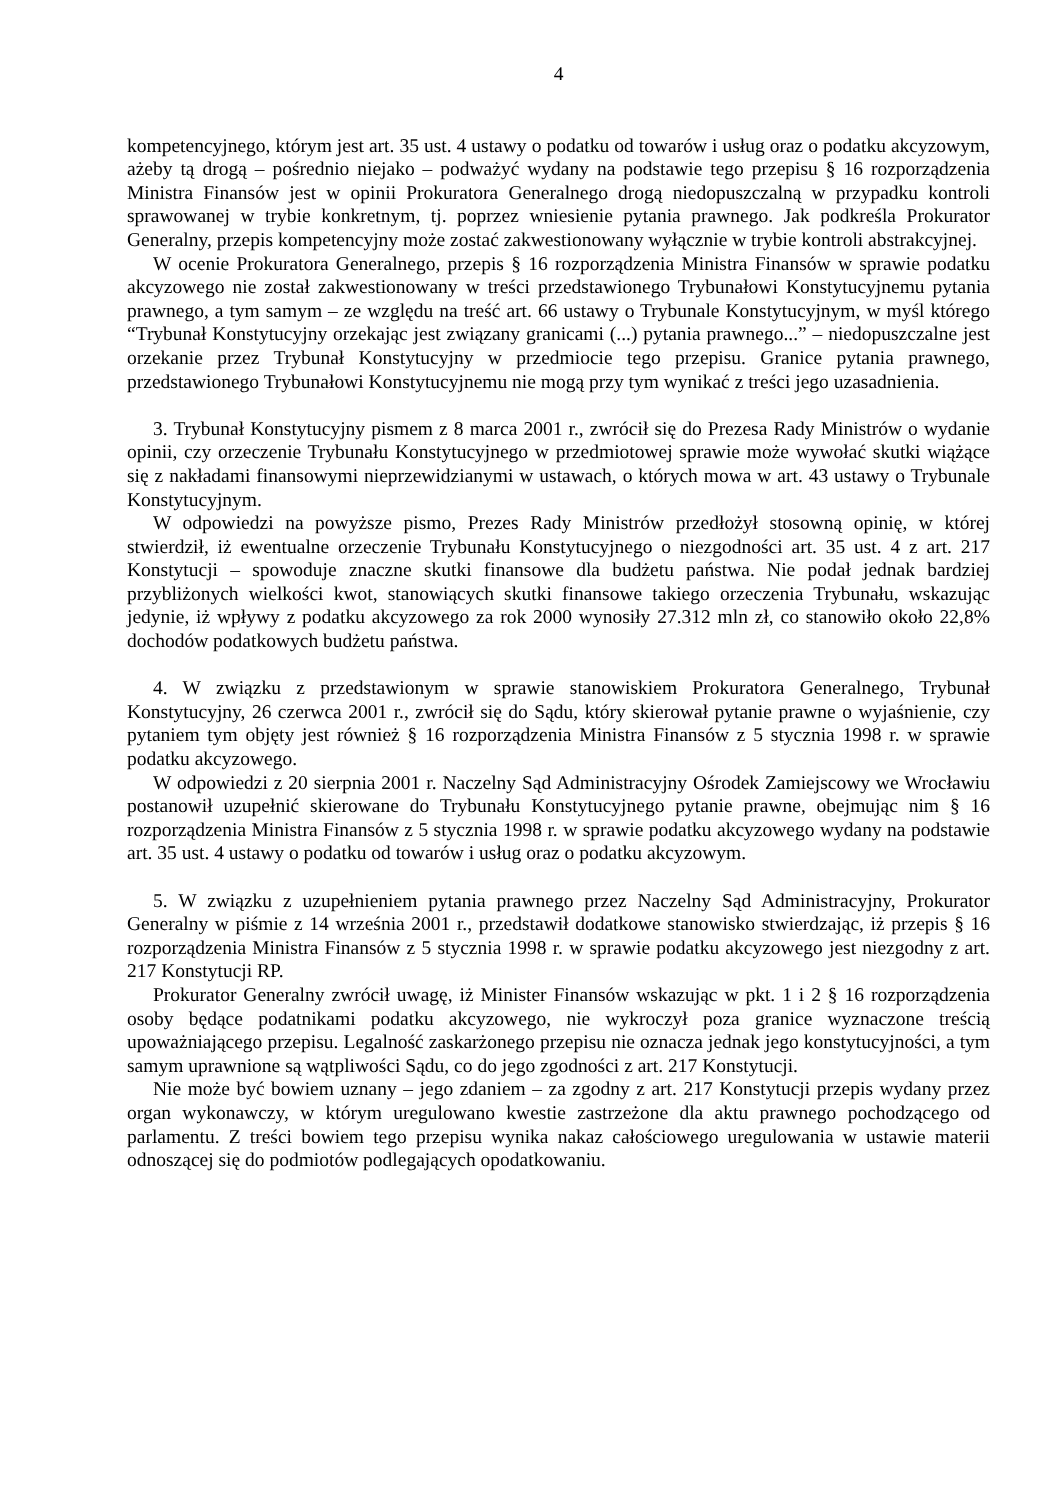4
kompetencyjnego, którym jest art. 35 ust. 4 ustawy o podatku od towarów i usług oraz o podatku akcyzowym, ażeby tą drogą – pośrednio niejako – podważyć wydany na podstawie tego przepisu § 16 rozporządzenia Ministra Finansów jest w opinii Prokuratora Generalnego drogą niedopuszczalną w przypadku kontroli sprawowanej w trybie konkretnym, tj. poprzez wniesienie pytania prawnego. Jak podkreśla Prokurator Generalny, przepis kompetencyjny może zostać zakwestionowany wyłącznie w trybie kontroli abstrakcyjnej.
W ocenie Prokuratora Generalnego, przepis § 16 rozporządzenia Ministra Finansów w sprawie podatku akcyzowego nie został zakwestionowany w treści przedstawionego Trybunałowi Konstytucyjnemu pytania prawnego, a tym samym – ze względu na treść art. 66 ustawy o Trybunale Konstytucyjnym, w myśl którego “Trybunał Konstytucyjny orzekając jest związany granicami (...) pytania prawnego...” – niedopuszczalne jest orzekanie przez Trybunał Konstytucyjny w przedmiocie tego przepisu. Granice pytania prawnego, przedstawionego Trybunałowi Konstytucyjnemu nie mogą przy tym wynikać z treści jego uzasadnienia.
3. Trybunał Konstytucyjny pismem z 8 marca 2001 r., zwrócił się do Prezesa Rady Ministrów o wydanie opinii, czy orzeczenie Trybunału Konstytucyjnego w przedmiotowej sprawie może wywołać skutki wiążące się z nakładami finansowymi nieprzewidzianymi w ustawach, o których mowa w art. 43 ustawy o Trybunale Konstytucyjnym.
W odpowiedzi na powyższe pismo, Prezes Rady Ministrów przedłożył stosowną opinię, w której stwierdził, iż ewentualne orzeczenie Trybunału Konstytucyjnego o niezgodności art. 35 ust. 4 z art. 217 Konstytucji – spowoduje znaczne skutki finansowe dla budżetu państwa. Nie podał jednak bardziej przybliżonych wielkości kwot, stanowiących skutki finansowe takiego orzeczenia Trybunału, wskazując jedynie, iż wpływy z podatku akcyzowego za rok 2000 wynosiły 27.312 mln zł, co stanowiło około 22,8% dochodów podatkowych budżetu państwa.
4. W związku z przedstawionym w sprawie stanowiskiem Prokuratora Generalnego, Trybunał Konstytucyjny, 26 czerwca 2001 r., zwrócił się do Sądu, który skierował pytanie prawne o wyjaśnienie, czy pytaniem tym objęty jest również § 16 rozporządzenia Ministra Finansów z 5 stycznia 1998 r. w sprawie podatku akcyzowego.
W odpowiedzi z 20 sierpnia 2001 r. Naczelny Sąd Administracyjny Ośrodek Zamiejscowy we Wrocławiu postanowił uzupełnić skierowane do Trybunału Konstytucyjnego pytanie prawne, obejmując nim § 16 rozporządzenia Ministra Finansów z 5 stycznia 1998 r. w sprawie podatku akcyzowego wydany na podstawie art. 35 ust. 4 ustawy o podatku od towarów i usług oraz o podatku akcyzowym.
5. W związku z uzupełnieniem pytania prawnego przez Naczelny Sąd Administracyjny, Prokurator Generalny w piśmie z 14 września 2001 r., przedstawił dodatkowe stanowisko stwierdzając, iż przepis § 16 rozporządzenia Ministra Finansów z 5 stycznia 1998 r. w sprawie podatku akcyzowego jest niezgodny z art. 217 Konstytucji RP.
Prokurator Generalny zwrócił uwagę, iż Minister Finansów wskazując w pkt. 1 i 2 § 16 rozporządzenia osoby będące podatnikami podatku akcyzowego, nie wykroczył poza granice wyznaczone treścią upoważniającego przepisu. Legalność zaskarżonego przepisu nie oznacza jednak jego konstytucyjności, a tym samym uprawnione są wątpliwości Sądu, co do jego zgodności z art. 217 Konstytucji.
Nie może być bowiem uznany – jego zdaniem – za zgodny z art. 217 Konstytucji przepis wydany przez organ wykonawczy, w którym uregulowano kwestie zastrzeżone dla aktu prawnego pochodzącego od parlamentu. Z treści bowiem tego przepisu wynika nakaz całościowego uregulowania w ustawie materii odnoszącej się do podmiotów podlegających opodatkowaniu.